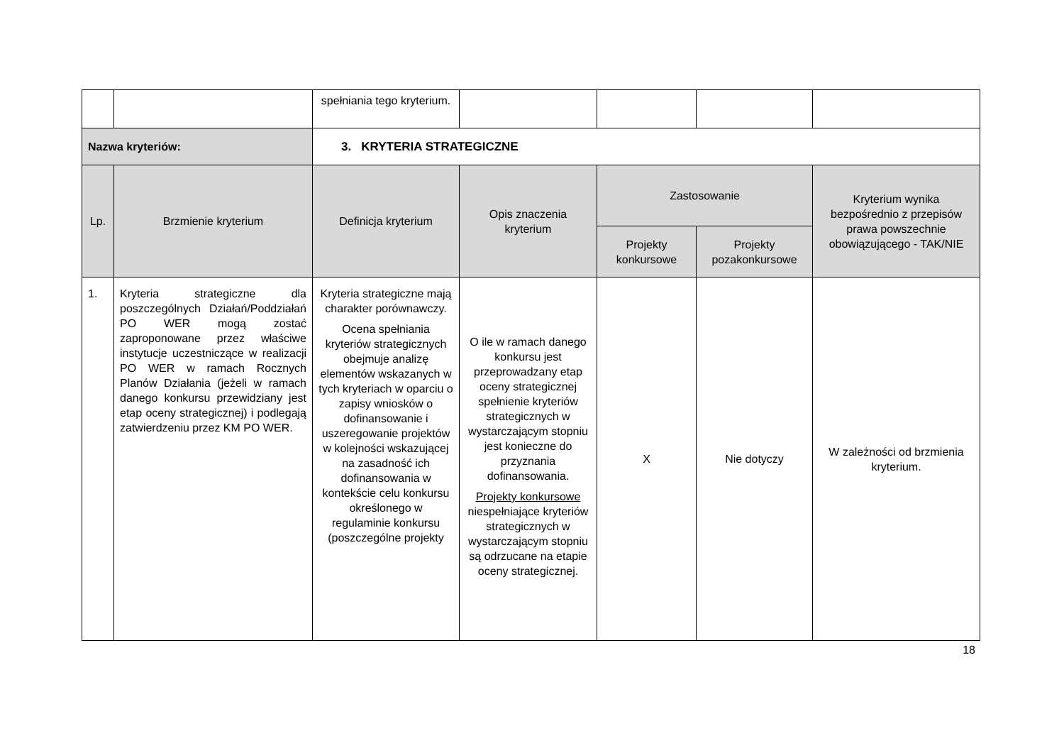| | | spełniania tego kryterium. | | | | |
| Nazwa kryteriów: | | 3. KRYTERIA STRATEGICZNE | | | | |
| Lp. | Brzmienie kryterium | Definicja kryterium | Opis znaczenia kryterium | Zastosowanie | | Kryterium wynika bezpośrednio z przepisów prawa powszechnie obowiązującego - TAK/NIE |
| | | | | Projekty konkursowe | Projekty pozakonkursowe | |
| 1. | Kryteria strategiczne dla poszczególnych Działań/Poddziałań PO WER mogą zostać zaproponowane przez właściwe instytucje uczestniczące w realizacji PO WER w ramach Rocznych Planów Działania (jeżeli w ramach danego konkursu przewidziany jest etap oceny strategicznej) i podlegają zatwierdzeniu przez KM PO WER. | Kryteria strategiczne mają charakter porównawczy. Ocena spełniania kryteriów strategicznych obejmuje analizę elementów wskazanych w tych kryteriach w oparciu o zapisy wniosków o dofinansowanie i uszeregowanie projektów w kolejności wskazującej na zasadność ich dofinansowania w kontekście celu konkursu określonego w regulaminie konkursu (poszczególne projekty | O ile w ramach danego konkursu jest przeprowadzany etap oceny strategicznej spełnienie kryteriów strategicznych w wystarczającym stopniu jest konieczne do przyznania dofinansowania. Projekty konkursowe niespełniające kryteriów strategicznych w wystarczającym stopniu są odrzucane na etapie oceny strategicznej. | X | Nie dotyczy | W zależności od brzmienia kryterium. |
18